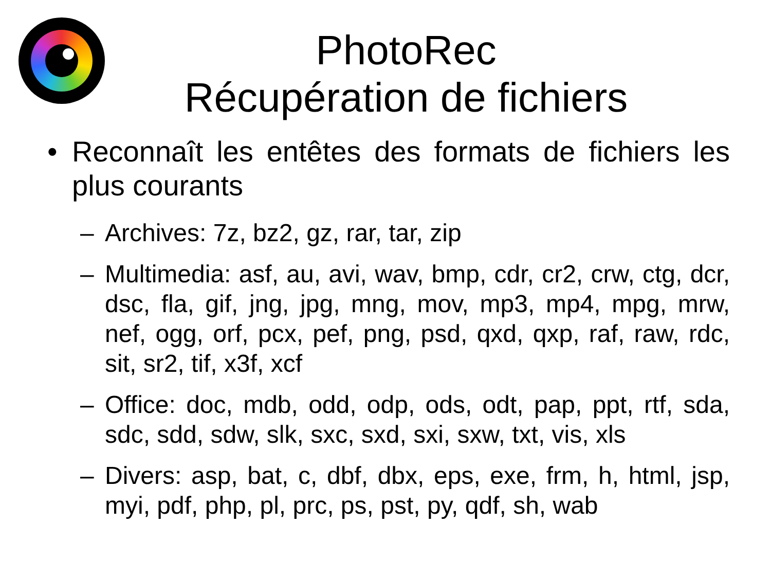PhotoRec
Récupération de fichiers
• Reconnaît les entêtes des formats de fichiers les plus courants
– Archives: 7z, bz2, gz, rar, tar, zip
– Multimedia: asf, au, avi, wav, bmp, cdr, cr2, crw, ctg, dcr, dsc, fla, gif, jng, jpg, mng, mov, mp3, mp4, mpg, mrw, nef, ogg, orf, pcx, pef, png, psd, qxd, qxp, raf, raw, rdc, sit, sr2, tif, x3f, xcf
– Office: doc, mdb, odd, odp, ods, odt, pap, ppt, rtf, sda, sdc, sdd, sdw, slk, sxc, sxd, sxi, sxw, txt, vis, xls
– Divers: asp, bat, c, dbf, dbx, eps, exe, frm, h, html, jsp, myi, pdf, php, pl, prc, ps, pst, py, qdf, sh, wab